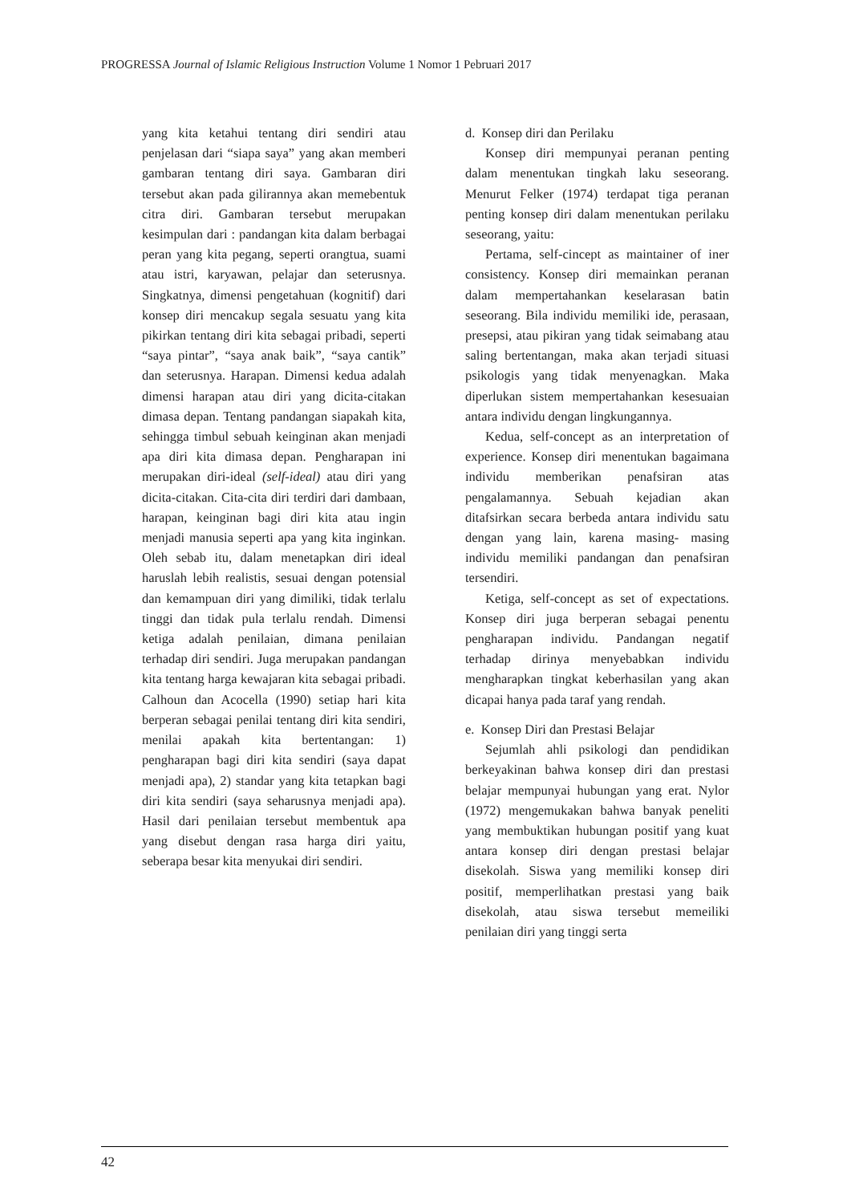PROGRESSA Journal of Islamic Religious Instruction Volume 1 Nomor 1 Pebruari 2017
yang kita ketahui tentang diri sendiri atau penjelasan dari “siapa saya” yang akan memberi gambaran tentang diri saya. Gambaran diri tersebut akan pada gilirannya akan memebentuk citra diri. Gambaran tersebut merupakan kesimpulan dari : pandangan kita dalam berbagai peran yang kita pegang, seperti orangtua, suami atau istri, karyawan, pelajar dan seterusnya. Singkatnya, dimensi pengetahuan (kognitif) dari konsep diri mencakup segala sesuatu yang kita pikirkan tentang diri kita sebagai pribadi, seperti “saya pintar”, “saya anak baik”, “saya cantik” dan seterusnya. Harapan. Dimensi kedua adalah dimensi harapan atau diri yang dicita-citakan dimasa depan. Tentang pandangan siapakah kita, sehingga timbul sebuah keinginan akan menjadi apa diri kita dimasa depan. Pengharapan ini merupakan diri-ideal (self-ideal) atau diri yang dicita-citakan. Cita-cita diri terdiri dari dambaan, harapan, keinginan bagi diri kita atau ingin menjadi manusia seperti apa yang kita inginkan. Oleh sebab itu, dalam menetapkan diri ideal haruslah lebih realistis, sesuai dengan potensial dan kemampuan diri yang dimiliki, tidak terlalu tinggi dan tidak pula terlalu rendah. Dimensi ketiga adalah penilaian, dimana penilaian terhadap diri sendiri. Juga merupakan pandangan kita tentang harga kewajaran kita sebagai pribadi. Calhoun dan Acocella (1990) setiap hari kita berperan sebagai penilai tentang diri kita sendiri, menilai apakah kita bertentangan: 1) pengharapan bagi diri kita sendiri (saya dapat menjadi apa), 2) standar yang kita tetapkan bagi diri kita sendiri (saya seharusnya menjadi apa). Hasil dari penilaian tersebut membentuk apa yang disebut dengan rasa harga diri yaitu, seberapa besar kita menyukai diri sendiri.
d. Konsep diri dan Perilaku
Konsep diri mempunyai peranan penting dalam menentukan tingkah laku seseorang. Menurut Felker (1974) terdapat tiga peranan penting konsep diri dalam menentukan perilaku seseorang, yaitu:
Pertama, self-cincept as maintainer of iner consistency. Konsep diri memainkan peranan dalam mempertahankan keselarasan batin seseorang. Bila individu memiliki ide, perasaan, presepsi, atau pikiran yang tidak seimabang atau saling bertentangan, maka akan terjadi situasi psikologis yang tidak menyenagkan. Maka diperlukan sistem mempertahankan kesesuaian antara individu dengan lingkungannya.
Kedua, self-concept as an interpretation of experience. Konsep diri menentukan bagaimana individu memberikan penafsiran atas pengalamannya. Sebuah kejadian akan ditafsirkan secara berbeda antara individu satu dengan yang lain, karena masing- masing individu memiliki pandangan dan penafsiran tersendiri.
Ketiga, self-concept as set of expectations. Konsep diri juga berperan sebagai penentu pengharapan individu. Pandangan negatif terhadap dirinya menyebabkan individu mengharapkan tingkat keberhasilan yang akan dicapai hanya pada taraf yang rendah.
e. Konsep Diri dan Prestasi Belajar
Sejumlah ahli psikologi dan pendidikan berkeyakinan bahwa konsep diri dan prestasi belajar mempunyai hubungan yang erat. Nylor (1972) mengemukakan bahwa banyak peneliti yang membuktikan hubungan positif yang kuat antara konsep diri dengan prestasi belajar disekolah. Siswa yang memiliki konsep diri positif, memperlihatkan prestasi yang baik disekolah, atau siswa tersebut memeiliki penilaian diri yang tinggi serta
42